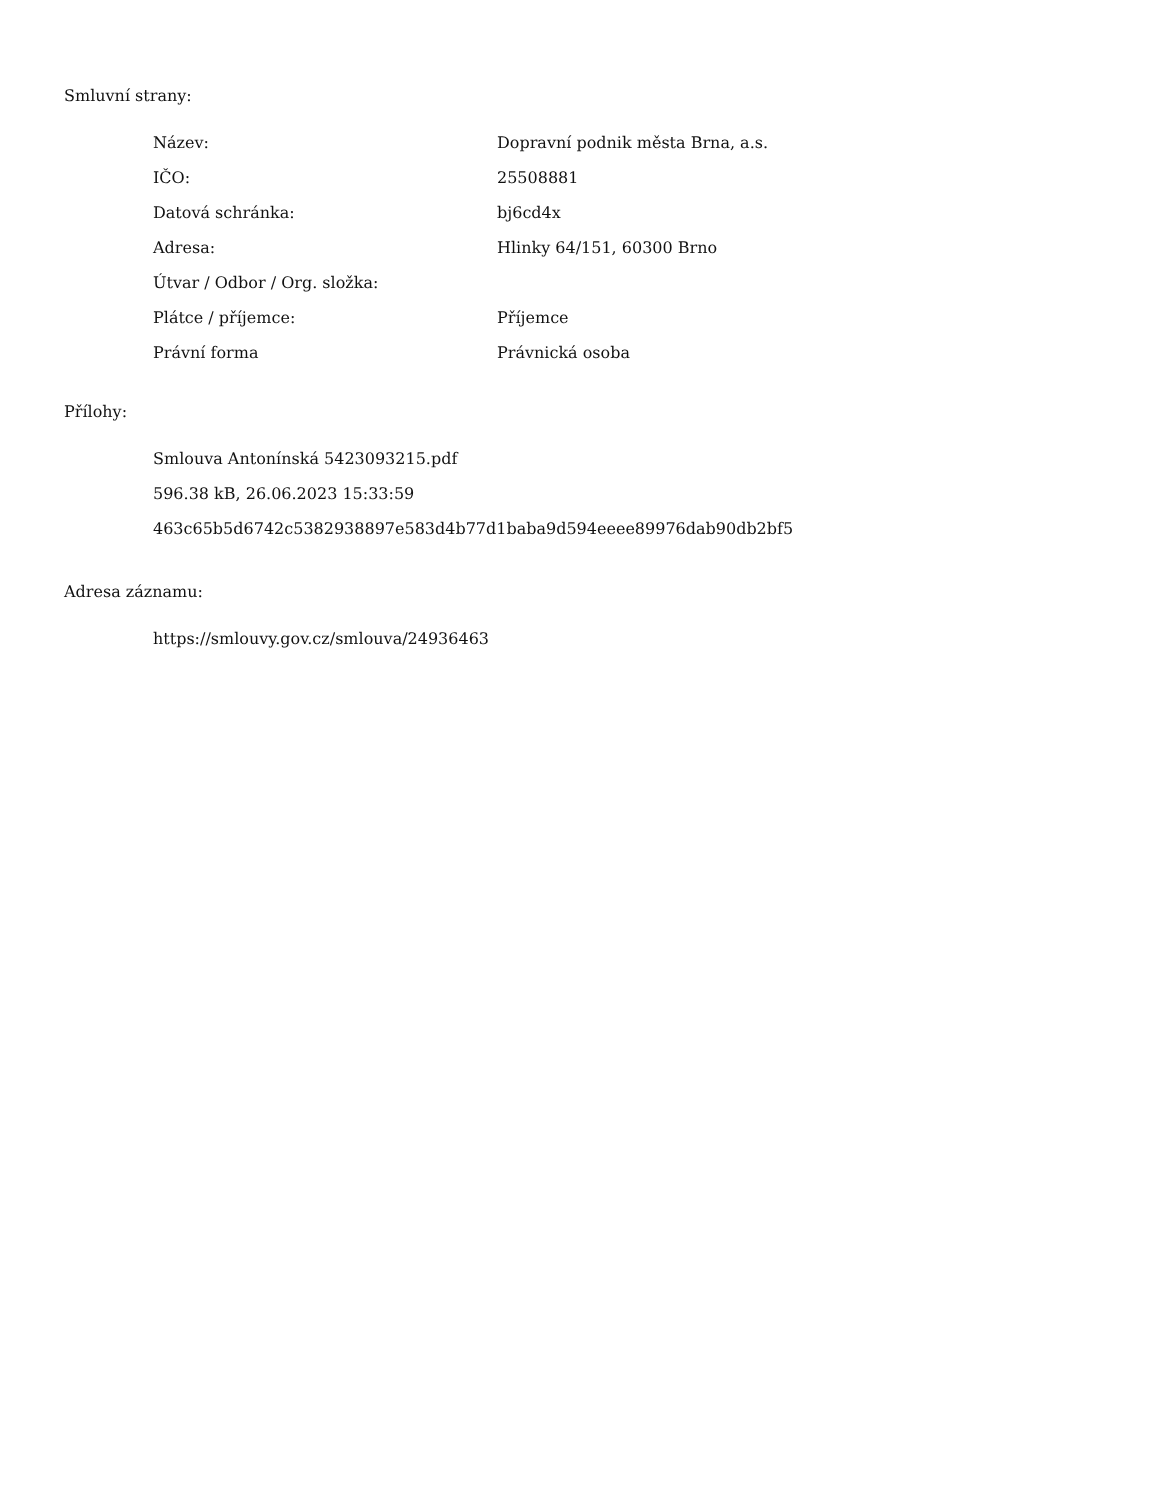Smluvní strany:
| Název: | Dopravní podnik města Brna, a.s. |
| IČO: | 25508881 |
| Datová schránka: | bj6cd4x |
| Adresa: | Hlinky 64/151, 60300 Brno |
| Útvar / Odbor / Org. složka: | |
| Plátce / příjemce: | Příjemce |
| Právní forma | Právnická osoba |
Přílohy:
Smlouva Antonínská 5423093215.pdf
596.38 kB, 26.06.2023 15:33:59
463c65b5d6742c5382938897e583d4b77d1baba9d594eeee89976dab90db2bf5
Adresa záznamu:
https://smlouvy.gov.cz/smlouva/24936463